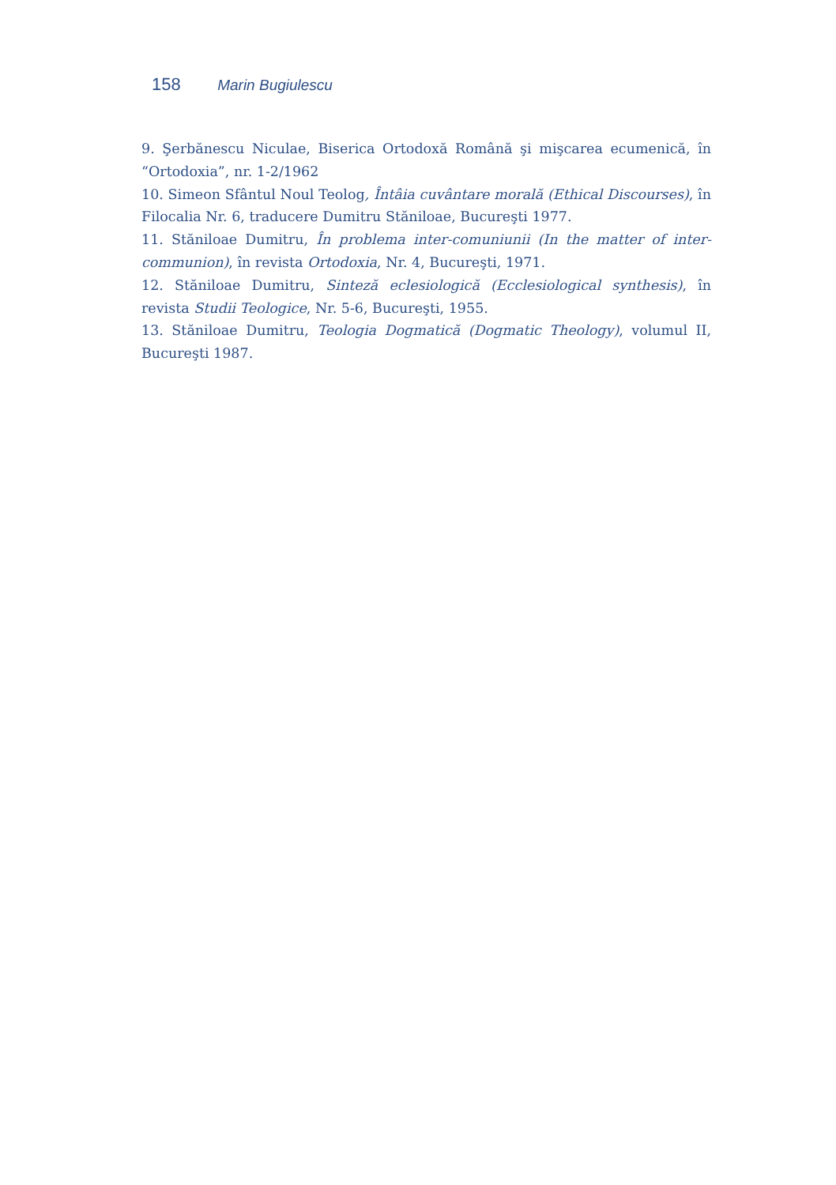158 Marin Bugiulescu
9. Şerbănescu Niculae, Biserica Ortodoxă Română şi mişcarea ecumenică, în “Ortodoxia”, nr. 1-2/1962
10. Simeon Sfântul Noul Teolog, Întâia cuvântare morală (Ethical Discourses), în Filocalia Nr. 6, traducere Dumitru Stăniloae, Bucureşti 1977.
11. Stăniloae Dumitru, În problema inter-comuniunii (In the matter of inter-communion), în revista Ortodoxia, Nr. 4, Bucureşti, 1971.
12. Stăniloae Dumitru, Sinteză eclesiologică (Ecclesiological synthesis), în revista Studii Teologice, Nr. 5-6, Bucureşti, 1955.
13. Stăniloae Dumitru, Teologia Dogmatică (Dogmatic Theology), volumul II, Bucureşti 1987.